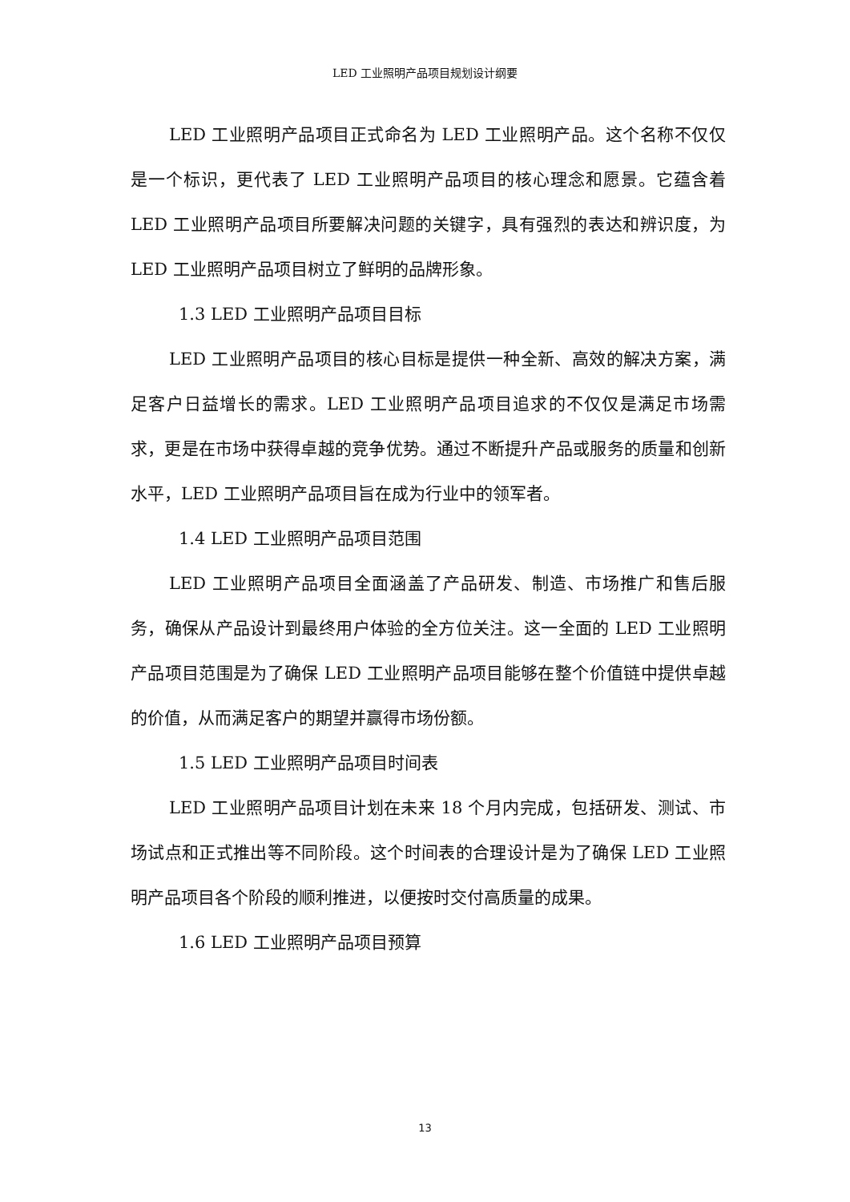LED 工业照明产品项目规划设计纲要
LED 工业照明产品项目正式命名为 LED 工业照明产品。这个名称不仅仅是一个标识，更代表了 LED 工业照明产品项目的核心理念和愿景。它蕴含着 LED 工业照明产品项目所要解决问题的关键字，具有强烈的表达和辨识度，为 LED 工业照明产品项目树立了鲜明的品牌形象。
1.3 LED 工业照明产品项目目标
LED 工业照明产品项目的核心目标是提供一种全新、高效的解决方案，满足客户日益增长的需求。LED 工业照明产品项目追求的不仅仅是满足市场需求，更是在市场中获得卓越的竞争优势。通过不断提升产品或服务的质量和创新水平，LED 工业照明产品项目旨在成为行业中的领军者。
1.4 LED 工业照明产品项目范围
LED 工业照明产品项目全面涵盖了产品研发、制造、市场推广和售后服务，确保从产品设计到最终用户体验的全方位关注。这一全面的 LED 工业照明产品项目范围是为了确保 LED 工业照明产品项目能够在整个价值链中提供卓越的价值，从而满足客户的期望并赢得市场份额。
1.5 LED 工业照明产品项目时间表
LED 工业照明产品项目计划在未来 18 个月内完成，包括研发、测试、市场试点和正式推出等不同阶段。这个时间表的合理设计是为了确保 LED 工业照明产品项目各个阶段的顺利推进，以便按时交付高质量的成果。
1.6 LED 工业照明产品项目预算
13